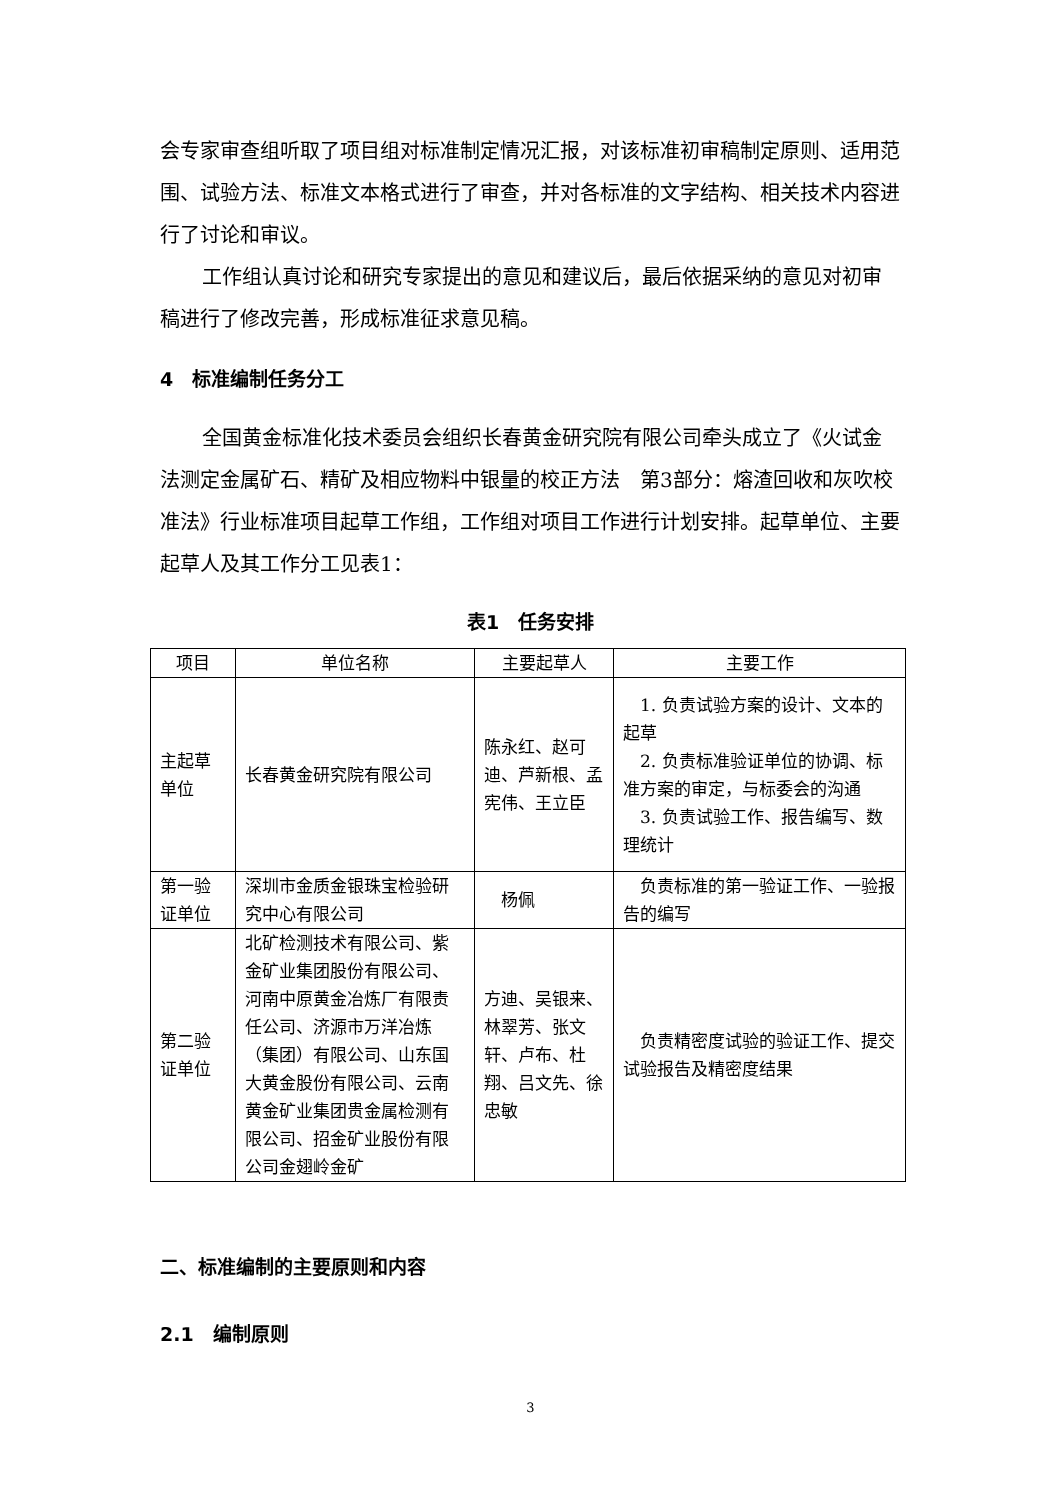会专家审查组听取了项目组对标准制定情况汇报，对该标准初审稿制定原则、适用范围、试验方法、标准文本格式进行了审查，并对各标准的文字结构、相关技术内容进行了讨论和审议。
工作组认真讨论和研究专家提出的意见和建议后，最后依据采纳的意见对初审稿进行了修改完善，形成标准征求意见稿。
4　标准编制任务分工
全国黄金标准化技术委员会组织长春黄金研究院有限公司牵头成立了《火试金法测定金属矿石、精矿及相应物料中银量的校正方法　第3部分：熔渣回收和灰吹校准法》行业标准项目起草工作组，工作组对项目工作进行计划安排。起草单位、主要起草人及其工作分工见表1：
表1　任务安排
| 项目 | 单位名称 | 主要起草人 | 主要工作 |
| --- | --- | --- | --- |
| 主起草单位 | 长春黄金研究院有限公司 | 陈永红、赵可迪、芦新根、孟宪伟、王立臣 | 1. 负责试验方案的设计、文本的起草 2. 负责标准验证单位的协调、标准方案的审定，与标委会的沟通 3. 负责试验工作、报告编写、数理统计 |
| 第一验证单位 | 深圳市金质金银珠宝检验研究中心有限公司 | 杨佩 | 负责标准的第一验证工作、一验报告的编写 |
| 第二验证单位 | 北矿检测技术有限公司、紫金矿业集团股份有限公司、河南中原黄金冶炼厂有限责任公司、济源市万洋冶炼（集团）有限公司、山东国大黄金股份有限公司、云南黄金矿业集团贵金属检测有限公司、招金矿业股份有限公司金翅岭金矿 | 方迪、吴银来、林翠芳、张文轩、卢布、杜翔、吕文先、徐忠敏 | 负责精密度试验的验证工作、提交试验报告及精密度结果 |
二、标准编制的主要原则和内容
2.1　编制原则
3